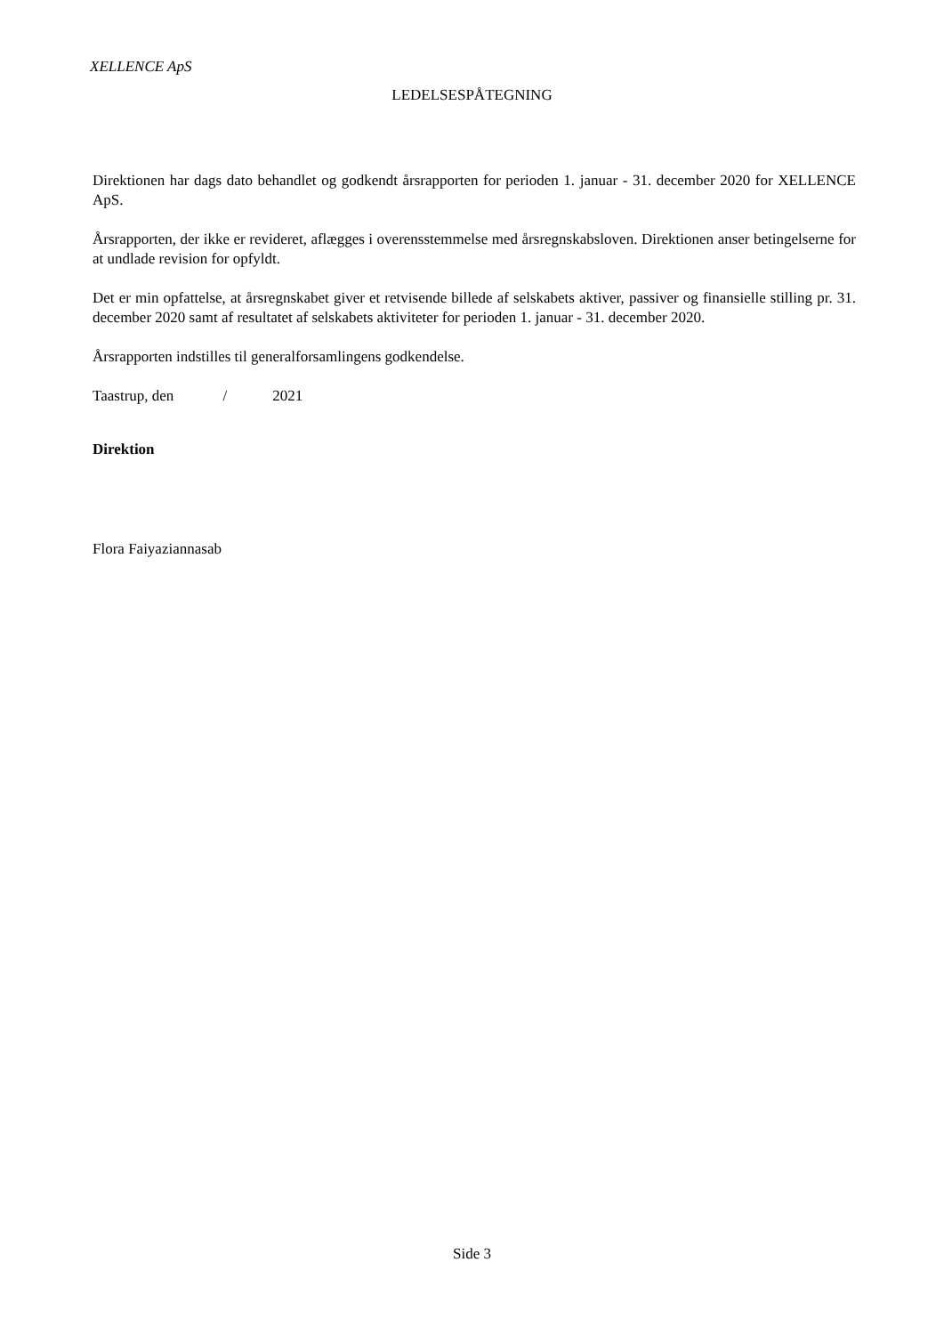XELLENCE ApS
LEDELSESPÅTEGNING
Direktionen har dags dato behandlet og godkendt årsrapporten for perioden 1. januar - 31. december 2020 for XELLENCE ApS.
Årsrapporten, der ikke er revideret, aflægges i overensstemmelse med årsregnskabsloven. Direktionen anser betingelserne for at undlade revision for opfyldt.
Det er min opfattelse, at årsregnskabet giver et retvisende billede af selskabets aktiver, passiver og finansielle stilling pr. 31. december 2020 samt af resultatet af selskabets aktiviteter for perioden 1. januar - 31. december 2020.
Årsrapporten indstilles til generalforsamlingens godkendelse.
Taastrup, den / 2021
Direktion
Flora Faiyaziannasab
Side 3